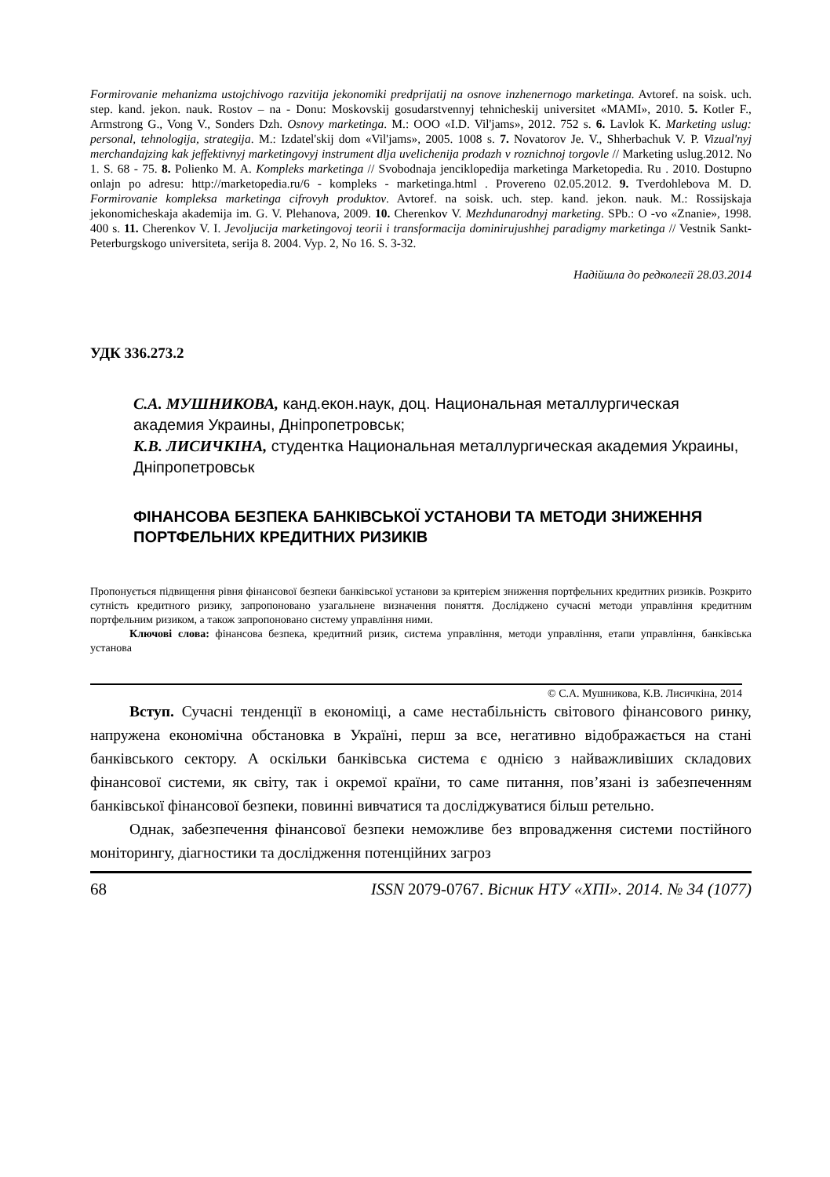Formirovanie mehanizma ustojchivogo razvitija jekonomiki predprijatij na osnove inzhenernogo marketinga. Avtoref. na soisk. uch. step. kand. jekon. nauk. Rostov – na - Donu: Moskovskij gosudarstvennyj tehnicheskij universitet «MAMI», 2010. 5. Kotler F., Armstrong G., Vong V., Sonders Dzh. Osnovy marketinga. M.: OOO «I.D. Vil'jams», 2012. 752 s. 6. Lavlok K. Marketing uslug: personal, tehnologija, strategija. M.: Izdatel'skij dom «Vil'jams», 2005. 1008 s. 7. Novatorov Je. V., Shherbachuk V. P. Vizual'nyj merchandajzing kak jeffektivnyj marketingovyj instrument dlja uvelichenija prodazh v roznichnoj torgovle // Marketing uslug.2012. No 1. S. 68 - 75. 8. Polienko M. A. Kompleks marketinga // Svobodnaja jenciklopedija marketinga Marketopedia. Ru . 2010. Dostupno onlajn po adresu: http://marketopedia.ru/6 - kompleks - marketinga.html . Provereno 02.05.2012. 9. Tverdohlebova M. D. Formirovanie kompleksa marketinga cifrovyh produktov. Avtoref. na soisk. uch. step. kand. jekon. nauk. M.: Rossijskaja jekonomicheskaja akademija im. G. V. Plehanova, 2009. 10. Cherenkov V. Mezhdunarodnyj marketing. SPb.: O -vo «Znanie», 1998. 400 s. 11. Cherenkov V. I. Jevoljucija marketingovoj teorii i transformacija dominirujushhej paradigmy marketinga // Vestnik Sankt- Peterburgskogo universiteta, serija 8. 2004. Vyp. 2, No 16. S. 3-32.
Надійшла до редколегії 28.03.2014
УДК 336.273.2
С.А. МУШНИКОВА, канд.екон.наук, доц. Национальная металлургическая академия Украины, Дніпропетровськ;
К.В. ЛИСИЧКІНА, студентка Национальная металлургическая академия Украины, Дніпропетровськ
ФІНАНСОВА БЕЗПЕКА БАНКІВСЬКОЇ УСТАНОВИ ТА МЕТОДИ ЗНИЖЕННЯ ПОРТФЕЛЬНИХ КРЕДИТНИХ РИЗИКІВ
Пропонується підвищення рівня фінансової безпеки банківської установи за критерієм зниження портфельних кредитних ризиків. Розкрито сутність кредитного ризику, запропоновано узагальнене визначення поняття. Досліджено сучасні методи управління кредитним портфельним ризиком, а також запропоновано систему управління ними.
Ключові слова: фінансова безпека, кредитний ризик, система управління, методи управління, етапи управління, банківська установа
© С.А. Мушникова, К.В. Лисичкіна, 2014
Вступ. Сучасні тенденції в економіці, а саме нестабільність світового фінансового ринку, напружена економічна обстановка в Україні, перш за все, негативно відображається на стані банківського сектору. А оскільки банківська система є однією з найважливіших складових фінансової системи, як світу, так і окремої країни, то саме питання, пов’язані із забезпеченням банківської фінансової безпеки, повинні вивчатися та досліджуватися більш ретельно.
Однак, забезпечення фінансової безпеки неможливе без впровадження системи постійного моніторингу, діагностики та дослідження потенційних загроз
68 ISSN 2079-0767. Вісник НТУ «ХПІ». 2014. № 34 (1077)